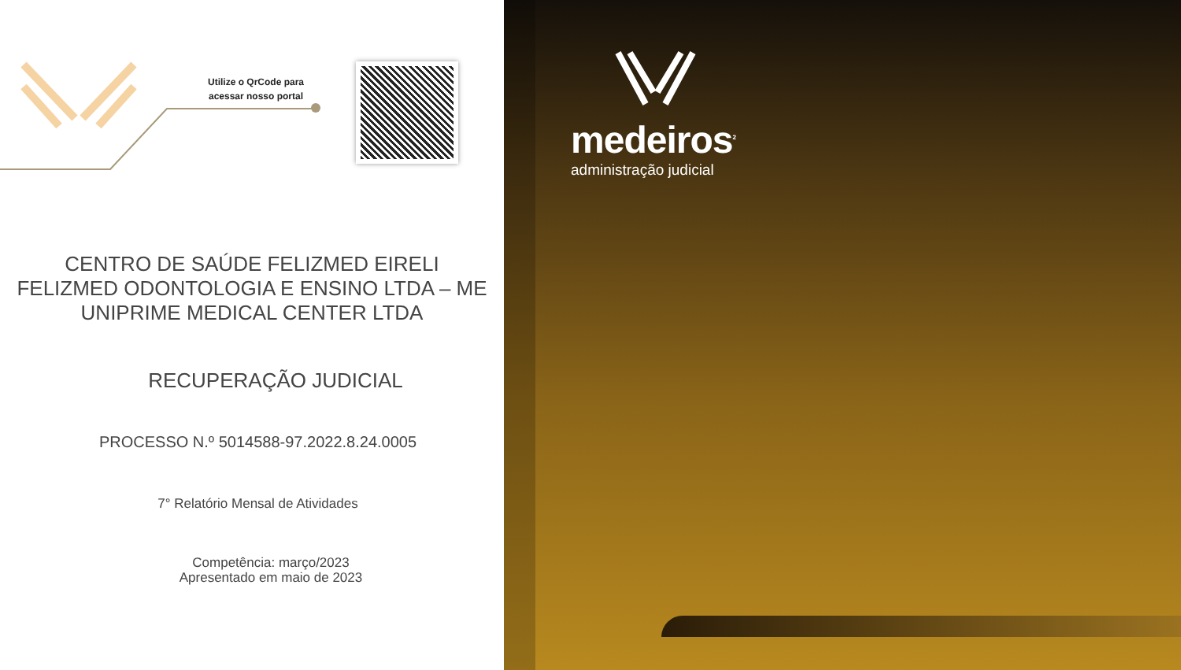Utilize o QrCode para acessar nosso portal
CENTRO DE SAÚDE FELIZMED EIRELI
FELIZMED ODONTOLOGIA E ENSINO LTDA – ME
UNIPRIME MEDICAL CENTER LTDA
RECUPERAÇÃO JUDICIAL
PROCESSO N.º 5014588-97.2022.8.24.0005
7° Relatório Mensal de Atividades
Competência: março/2023
Apresentado em maio de 2023
medeiros<sup>2</sup>
administração judicial